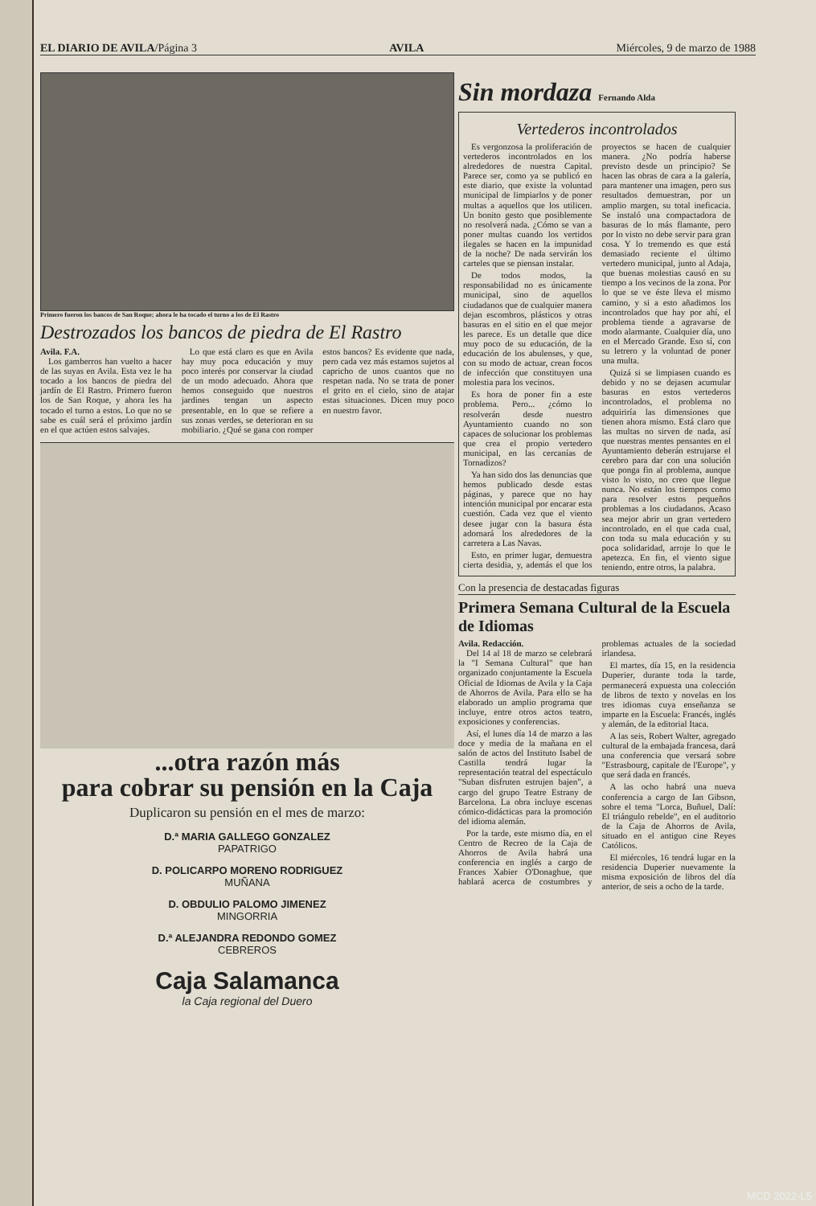EL DIARIO DE AVILA/Página 3 AVILA Miércoles, 9 de marzo de 1988
Primero fueron los bancos de San Roque; ahora le ha tocado el turno a los de El Rastro
Destrozados los bancos de piedra de El Rastro
Avila. F.A.
Los gamberros han vuelto a hacer de las suyas en Avila. Esta vez le ha tocado a los bancos de piedra del jardín de El Rastro. Primero fueron los de San Roque, y ahora les ha tocado el turno a estos. Lo que no se sabe es cuál será el próximo jardín en el que actúen estos salvajes.
Lo que está claro es que en Avila hay muy poca educación y muy poco interés por conservar la ciudad de un modo adecuado. Ahora que hemos conseguido que nuestros jardines tengan un aspecto presentable, en lo que se refiere a sus zonas verdes, se deterioran en su mobiliario. ¿Qué se gana con romper estos bancos? Es evidente que nada, pero cada vez más estamos sujetos al capricho de unos cuantos que no respetan nada. No se trata de poner el grito en el cielo, sino de atajar estas situaciones. Dicen muy poco en nuestro favor.
...otra razón más
para cobrar su pensión en la Caja
Duplicaron su pensión en el mes de marzo:
D.ª MARIA GALLEGO GONZALEZ
PAPATRIGO
D. POLICARPO MORENO RODRIGUEZ
MUÑANA
D. OBDULIO PALOMO JIMENEZ
MINGORRIA
D.ª ALEJANDRA REDONDO GOMEZ
CEBREROS
Caja Salamanca
la Caja regional del Duero
Sin mordaza Fernando Alda
Vertederos incontrolados
Es vergonzosa la proliferación de vertederos incontrolados en los alrededores de nuestra Capital. Parece ser, como ya se publicó en este diario, que existe la voluntad municipal de limpiarlos y de poner multas a aquellos que los utilicen. Un bonito gesto que posiblemente no resolverá nada. ¿Cómo se van a poner multas cuando los vertidos ilegales se hacen en la impunidad de la noche? De nada servirán los carteles que se piensan instalar.
De todos modos, la responsabilidad no es únicamente municipal, sino de aquellos ciudadanos que de cualquier manera dejan escombros, plásticos y otras basuras en el sitio en el que mejor les parece. Es un detalle que dice muy poco de su educación, de la educación de los abulenses, y que, con su modo de actuar, crean focos de infección que constituyen una molestia para los vecinos.
Es hora de poner fin a este problema. Pero... ¿cómo lo resolverán desde nuestro Ayuntamiento cuando no son capaces de solucionar los problemas que crea el propio vertedero municipal, en las cercanías de Tornadizos?
Ya han sido dos las denuncias que hemos publicado desde estas páginas, y parece que no hay intención municipal por encarar esta cuestión. Cada vez que el viento desee jugar con la basura ésta adornará los alrededores de la carretera a Las Navas.
Esto, en primer lugar, demuestra cierta desidia, y, además el que los proyectos se hacen de cualquier manera. ¿No podría haberse previsto desde un principio? Se hacen las obras de cara a la galería, para mantener una imagen, pero sus resultados demuestran, por un amplio margen, su total ineficacia. Se instaló una compactadora de basuras de lo más flamante, pero por lo visto no debe servir para gran cosa. Y lo tremendo es que está demasiado reciente el último vertedero municipal, junto al Adaja, que buenas molestias causó en su tiempo a los vecinos de la zona. Por lo que se ve éste lleva el mismo camino, y si a esto añadimos los incontrolados que hay por ahí, el problema tiende a agravarse de modo alarmante. Cualquier día, uno en el Mercado Grande. Eso sí, con su letrero y la voluntad de poner una multa.
Quizá si se limpiasen cuando es debido y no se dejasen acumular basuras en estos vertederos incontrolados, el problema no adquiriría las dimensiones que tienen ahora mismo. Está claro que las multas no sirven de nada, así que nuestras mentes pensantes en el Ayuntamiento deberán estrujarse el cerebro para dar con una solución que ponga fin al problema, aunque visto lo visto, no creo que llegue nunca. No están los tiempos como para resolver estos pequeños problemas a los ciudadanos. Acaso sea mejor abrir un gran vertedero incontrolado, en el que cada cual, con toda su mala educación y su poca solidaridad, arroje lo que le apetezca. En fin, el viento sigue teniendo, entre otros, la palabra.
Con la presencia de destacadas figuras
Primera Semana Cultural de la Escuela de Idiomas
Avila. Redacción.
Del 14 al 18 de marzo se celebrará la "I Semana Cultural" que han organizado conjuntamente la Escuela Oficial de Idiomas de Avila y la Caja de Ahorros de Avila. Para ello se ha elaborado un amplio programa que incluye, entre otros actos teatro, exposiciones y conferencias.
Así, el lunes día 14 de marzo a las doce y media de la mañana en el salón de actos del Instituto Isabel de Castilla tendrá lugar la representación teatral del espectáculo "Suban disfruten estrujen bajen", a cargo del grupo Teatre Estrany de Barcelona. La obra incluye escenas cómico-didácticas para la promoción del idioma alemán.
Por la tarde, este mismo día, en el Centro de Recreo de la Caja de Ahorros de Avila habrá una conferencia en inglés a cargo de Frances Xabier O'Donaghue, que hablará acerca de costumbres y problemas actuales de la sociedad irlandesa.
El martes, día 15, en la residencia Duperier, durante toda la tarde, permanecerá expuesta una colección de libros de texto y novelas en los tres idiomas cuya enseñanza se imparte en la Escuela: Francés, inglés y alemán, de la editorial Itaca.
A las seis, Robert Walter, agregado cultural de la embajada francesa, dará una conferencia que versará sobre "Estrasbourg, capitale de l'Europe", y que será dada en francés.
A las ocho habrá una nueva conferencia a cargo de Ian Gibson, sobre el tema "Lorca, Buñuel, Dalí: El triángulo rebelde", en el auditorio de la Caja de Ahorros de Avila, situado en el antiguo cine Reyes Católicos.
El miércoles, 16 tendrá lugar en la residencia Duperier nuevamente la misma exposición de libros del día anterior, de seis a ocho de la tarde.
MCD 2022-L5